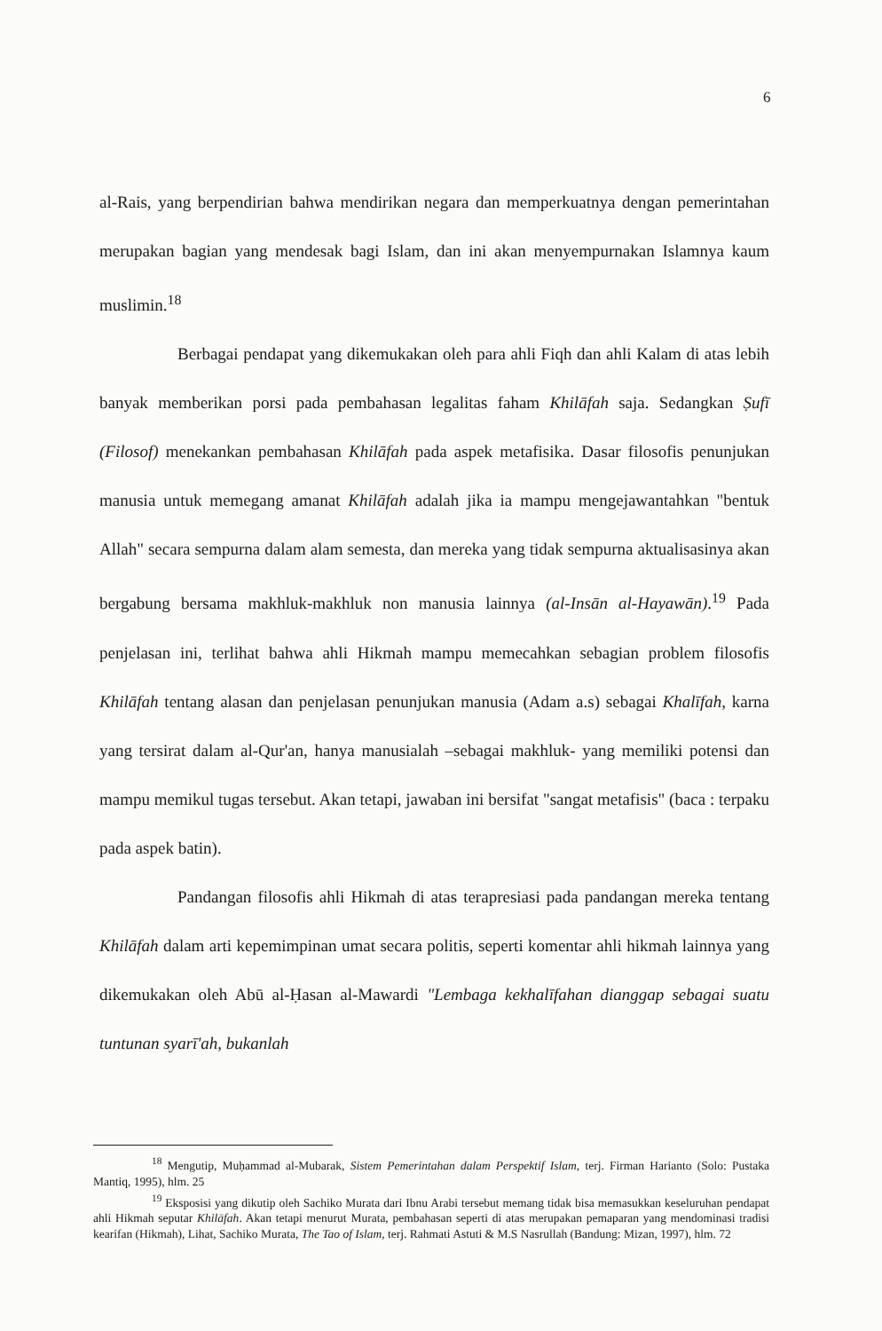6
al-Rais, yang berpendirian bahwa mendirikan negara dan memperkuatnya dengan pemerintahan merupakan bagian yang mendesak bagi Islam, dan ini akan menyempurnakan Islamnya kaum muslimin.<sup>18</sup>
Berbagai pendapat yang dikemukakan oleh para ahli Fiqh dan ahli Kalam di atas lebih banyak memberikan porsi pada pembahasan legalitas faham Khilāfah saja. Sedangkan Ṣufī (Filosof) menekankan pembahasan Khilāfah pada aspek metafisika. Dasar filosofis penunjukan manusia untuk memegang amanat Khilāfah adalah jika ia mampu mengejawantahkan "bentuk Allah" secara sempurna dalam alam semesta, dan mereka yang tidak sempurna aktualisasinya akan bergabung bersama makhluk-makhluk non manusia lainnya (al-Insān al-Hayawān).<sup>19</sup> Pada penjelasan ini, terlihat bahwa ahli Hikmah mampu memecahkan sebagian problem filosofis Khilāfah tentang alasan dan penjelasan penunjukan manusia (Adam a.s) sebagai Khalīfah, karna yang tersirat dalam al-Qur'an, hanya manusialah –sebagai makhluk- yang memiliki potensi dan mampu memikul tugas tersebut. Akan tetapi, jawaban ini bersifat "sangat metafisis" (baca : terpaku pada aspek batin).
Pandangan filosofis ahli Hikmah di atas terapresiasi pada pandangan mereka tentang Khilāfah dalam arti kepemimpinan umat secara politis, seperti komentar ahli hikmah lainnya yang dikemukakan oleh Abū al-Ḥasan al-Mawardi "Lembaga kekhalīfahan dianggap sebagai suatu tuntunan syarī'ah, bukanlah
<sup>18</sup> Mengutip, Muḥammad al-Mubarak, Sistem Pemerintahan dalam Perspektif Islam, terj. Firman Harianto (Solo: Pustaka Mantiq, 1995), hlm. 25
<sup>19</sup> Eksposisi yang dikutip oleh Sachiko Murata dari Ibnu Arabi tersebut memang tidak bisa memasukkan keseluruhan pendapat ahli Hikmah seputar Khilāfah. Akan tetapi menurut Murata, pembahasan seperti di atas merupakan pemaparan yang mendominasi tradisi kearifan (Hikmah), Lihat, Sachiko Murata, The Tao of Islam, terj. Rahmati Astuti & M.S Nasrullah (Bandung: Mizan, 1997), hlm. 72